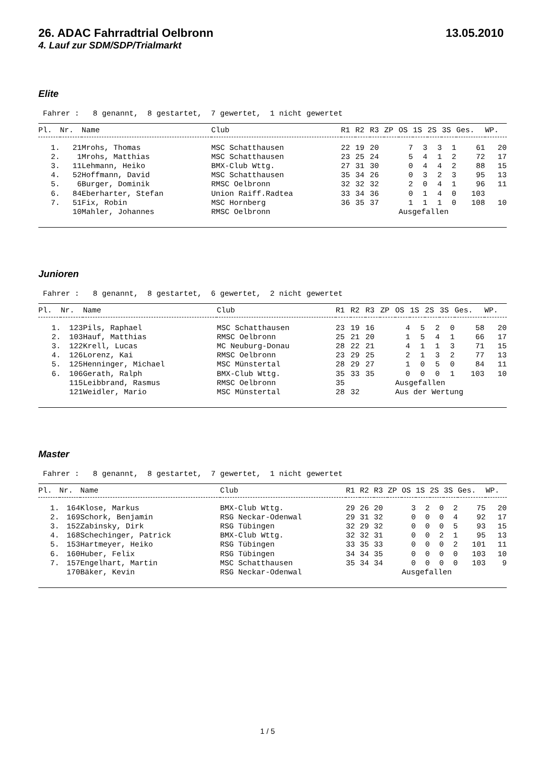26. ADAC Fahrradtrial Oelbronn 13.05.2010
4. Lauf zur SDM/SDP/Trialmarkt
Elite
Fahrer : 8 genannt, 8 gestartet, 7 gewertet, 1 nicht gewertet
| Pl. | Nr. | Name | Club | R1 | R2 | R3 | ZP | OS | 1S | 2S | 3S | Ges. | WP. |
| --- | --- | --- | --- | --- | --- | --- | --- | --- | --- | --- | --- | --- | --- |
| 1. | 21 | Mrohs, Thomas | MSC Schatthausen | 22 | 19 | 20 | | 7 | 3 | 3 | 1 | 61 | 20 |
| 2. | 1 | Mrohs, Matthias | MSC Schatthausen | 23 | 25 | 24 | | 5 | 4 | 1 | 2 | 72 | 17 |
| 3. | 11 | Lehmann, Heiko | BMX-Club Wttg. | 27 | 31 | 30 | | 0 | 4 | 4 | 2 | 88 | 15 |
| 4. | 52 | Hoffmann, David | MSC Schatthausen | 35 | 34 | 26 | | 0 | 3 | 2 | 3 | 95 | 13 |
| 5. | 6 | Burger, Dominik | RMSC Oelbronn | 32 | 32 | 32 | | 2 | 0 | 4 | 1 | 96 | 11 |
| 6. | 84 | Eberharter, Stefan | Union Raiff.Radtea | 33 | 34 | 36 | | 0 | 1 | 4 | 0 | 103 | |
| 7. | 51 | Fix, Robin | MSC Hornberg | 36 | 35 | 37 | | 1 | 1 | 1 | 0 | 108 | 10 |
| | 10 | Mahler, Johannes | RMSC Oelbronn | | | | | Ausgefallen | | | | | |
Junioren
Fahrer : 8 genannt, 8 gestartet, 6 gewertet, 2 nicht gewertet
| Pl. | Nr. | Name | Club | R1 | R2 | R3 | ZP | OS | 1S | 2S | 3S | Ges. | WP. |
| --- | --- | --- | --- | --- | --- | --- | --- | --- | --- | --- | --- | --- | --- |
| 1. | 123 | Pils, Raphael | MSC Schatthausen | 23 | 19 | 16 | | 4 | 5 | 2 | 0 | 58 | 20 |
| 2. | 103 | Hauf, Matthias | RMSC Oelbronn | 25 | 21 | 20 | | 1 | 5 | 4 | 1 | 66 | 17 |
| 3. | 122 | Krell, Lucas | MC Neuburg-Donau | 28 | 22 | 21 | | 4 | 1 | 1 | 3 | 71 | 15 |
| 4. | 126 | Lorenz, Kai | RMSC Oelbronn | 23 | 29 | 25 | | 2 | 1 | 3 | 2 | 77 | 13 |
| 5. | 125 | Henninger, Michael | MSC Münstertal | 28 | 29 | 27 | | 1 | 0 | 5 | 0 | 84 | 11 |
| 6. | 106 | Gerath, Ralph | BMX-Club Wttg. | 35 | 33 | 35 | | 0 | 0 | 0 | 1 | 103 | 10 |
| | 115 | Leibbrand, Rasmus | RMSC Oelbronn | 35 | | | | Ausgefallen | | | | | |
| | 121 | Weidler, Mario | MSC Münstertal | 28 | 32 | | | Aus der Wertung | | | | | |
Master
Fahrer : 8 genannt, 8 gestartet, 7 gewertet, 1 nicht gewertet
| Pl. | Nr. | Name | Club | R1 | R2 | R3 | ZP | OS | 1S | 2S | 3S | Ges. | WP. |
| --- | --- | --- | --- | --- | --- | --- | --- | --- | --- | --- | --- | --- | --- |
| 1. | 164 | Klose, Markus | BMX-Club Wttg. | 29 | 26 | 20 | | 3 | 2 | 0 | 2 | 75 | 20 |
| 2. | 169 | Schork, Benjamin | RSG Neckar-Odenwal | 29 | 31 | 32 | | 0 | 0 | 0 | 4 | 92 | 17 |
| 3. | 152 | Zabinsky, Dirk | RSG Tübingen | 32 | 29 | 32 | | 0 | 0 | 0 | 5 | 93 | 15 |
| 4. | 168 | Schechinger, Patrick | BMX-Club Wttg. | 32 | 32 | 31 | | 0 | 0 | 2 | 1 | 95 | 13 |
| 5. | 153 | Hartmeyer, Heiko | RSG Tübingen | 33 | 35 | 33 | | 0 | 0 | 0 | 2 | 101 | 11 |
| 6. | 160 | Huber, Felix | RSG Tübingen | 34 | 34 | 35 | | 0 | 0 | 0 | 0 | 103 | 10 |
| 7. | 157 | Engelhart, Martin | MSC Schatthausen | 35 | 34 | 34 | | 0 | 0 | 0 | 0 | 103 | 9 |
| | 170 | Bäker, Kevin | RSG Neckar-Odenwal | | | | | Ausgefallen | | | | | |
1 / 5